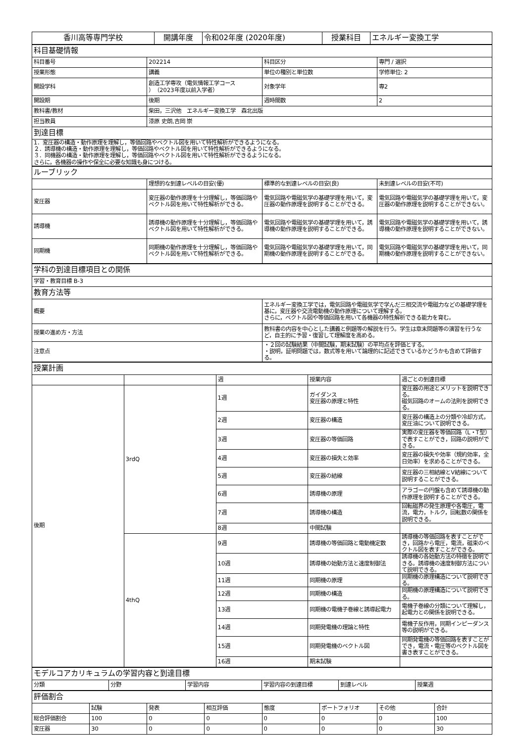| 香川高等専門学校 | 開講年度 | 令和02年度 (2020年度) | 授業科目 | エネルギー変換工学 |
| 科目基礎情報 | | | |
| 科目番号 | 202214 | 科目区分 | 専門 / 選択 |
| 授業形態 | 講義 | 単位の種別と単位数 | 学修単位: 2 |
| 開設学科 | 創造工学専攻（電気情報工学コース ）（2023年度以前入学者） | 対象学年 | 専2 |
| 開設期 | 後期 | 週時間数 | 2 |
| 教科書/教材 | 柴田，三沢他 エネルギー変換工学 森北出版 | | |
| 担当教員 | 漆原 史朗,吉岡 崇 | | |
| 到達目標 | | | |
| 1．変圧器の構造・動作原理を理解し，等価回路やベクトル図を用いて特性解析ができるようになる。 ２．誘導機の構造・動作原理を理解し，等価回路やベクトル図を用いて特性解析ができるようになる。 ３．同機器の構造・動作原理を理解し，等価回路やベクトル図を用いて特性解析ができるようになる。 さらに，各機器の操作や保全に必要な知識も身につける。 | | | |
| ルーブリック | | | |
| | 理想的な到達レベルの目安(優) | 標準的な到達レベルの目安(良) | 未到達レベルの目安(不可) |
| 変圧器 | 変圧器の動作原理を十分理解し，等価回路やベクトル図を用いて特性解析ができる。 | 電気回路や電磁気学の基礎学理を用いて，変圧器の動作原理を説明することができる。 | 電気回路や電磁気学の基礎学理を用いて，変圧器の動作原理を説明することができない。 |
| 誘導機 | 誘導機の動作原理を十分理解し，等価回路やベクトル図を用いて特性解析ができる。 | 電気回路や電磁気学の基礎学理を用いて，誘導機の動作原理を説明することができる。 | 電気回路や電磁気学の基礎学理を用いて，誘導機の動作原理を説明することができない。 |
| 同期機 | 同期機の動作原理を十分理解し，等価回路やベクトル図を用いて特性解析ができる。 | 電気回路や電磁気学の基礎学理を用いて，同期機の動作原理を説明することができる。 | 電気回路や電磁気学の基礎学理を用いて，同期機の動作原理を説明することができない。 |
| 学科の到達目標項目との関係 | |
| 学習・教育目標 B-3 | |
| 教育方法等 | |
| 概要 | エネルギー変換工学では，電気回路や電磁気学で学んだ三相交流や電磁力などの基礎学理を基に，変圧器や交流電動機の動作原理について理解する。 さらに，ベクトル図や等価回路を用いて各機器の特性解析できる能力を育む。 |
| 授業の進め方・方法 | 教科書の内容を中心とした講義と例題等の解説を行う。学生は章末問題等の演習を行うなど，自主的に予習・復習して理解度を高める。 |
| 注意点 | ・２回の試験結果（中間試験，期末試験）の平均点を評価とする。 ・説明，証明問題では，数式等を用いて論理的に記述できているかどうかも含めて評価する。 |
| 授業計画 | | | | |
| | | 週 | 授業内容 | 週ごとの到達目標 |
| 後期 | 3rdQ | 1週 | ガイダンス 変圧器の原理と特性 | 変圧器の用途とメリットを説明できる。 磁気回路のオームの法則を説明できる。 |
| | | 2週 | 変圧器の構造 | 変圧器の構造上の分類や冷却方式，変圧油について説明できる。 |
| | | 3週 | 変圧器の等価回路 | 実際の変圧器を等価回路（L・T型）で表すことができ，回路の説明ができる。 |
| | | 4週 | 変圧器の損失と効率 | 変圧器の損失や効率（規約効率，全日効率）を求めることができる。 |
| | | 5週 | 変圧器の結線 | 変圧器の三相結線とV結線について説明することができる。 |
| | | 6週 | 誘導機の原理 | アラゴーの円盤も含めて誘導機の動作原理を説明することができる。 |
| | | 7週 | 誘導機の構造 | 回転磁界の発生原理や各電圧，電流，電力，トルク，回転数の関係を説明できる。 |
| | | 8週 | 中間試験 | |
| | 4thQ | 9週 | 誘導機の等価回路と電動機定数 | 誘導機の等価回路を表すことができ，回路から電圧，電流，磁束のベクトル図を表すことができる。 |
| | | 10週 | 誘導機の始動方法と速度制御法 | 誘導機の各始動方法の特徴を説明できる。誘導機の速度制御方法について説明できる。 |
| | | 11週 | 同期機の原理 | 同期機の原理構造について説明できる。 |
| | | 12週 | 同期機の構造 | 同期機の原理構造について説明できる。 |
| | | 13週 | 同期機の電機子巻線と誘導起電力 | 電機子巻線の分類について理解し，起電力との関係を説明できる。 |
| | | 14週 | 同期発電機の理論と特性 | 電機子反作用，同期インピーダンス等の説明ができる。 |
| | | 15週 | 同期発電機のベクトル図 | 同期発電機の等価回路を表すことができ，電流・電圧等のベクトル図を書き表すことができる。 |
| | | 16週 | 期末試験 | |
| モデルコアカリキュラムの学習内容と到達目標 | | | | | |
| 分類 | 分野 | 学習内容 | 学習内容の到達目標 | 到達レベル | 授業週 |
| 評価割合 | | | | | | | |
| | 試験 | 発表 | 相互評価 | 態度 | ポートフォリオ | その他 | 合計 |
| 総合評価割合 | 100 | 0 | 0 | 0 | 0 | 0 | 100 |
| 変圧器 | 30 | 0 | 0 | 0 | 0 | 0 | 30 |